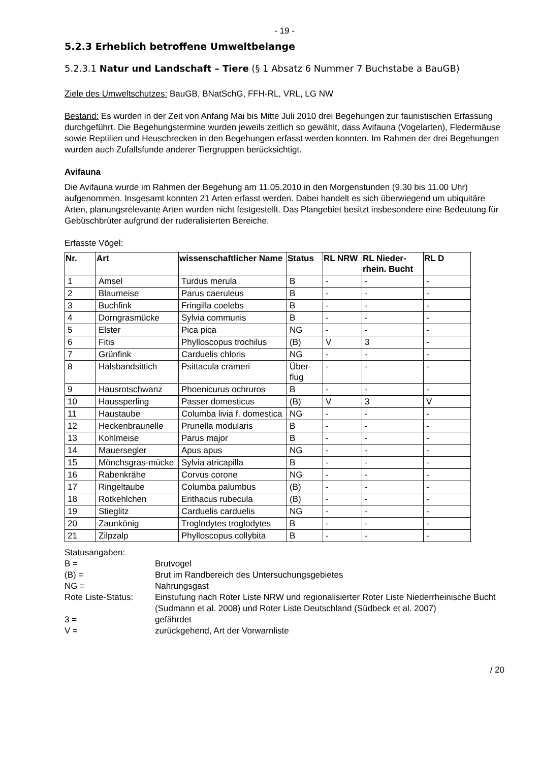- 19 -
5.2.3 Erheblich betroffene Umweltbelange
5.2.3.1 Natur und Landschaft – Tiere (§ 1 Absatz 6 Nummer 7 Buchstabe a BauGB)
Ziele des Umweltschutzes: BauGB, BNatSchG, FFH-RL, VRL, LG NW
Bestand: Es wurden in der Zeit von Anfang Mai bis Mitte Juli 2010 drei Begehungen zur faunistischen Erfassung durchgeführt. Die Begehungstermine wurden jeweils zeitlich so gewählt, dass Avifauna (Vogelarten), Fledermäuse sowie Reptilien und Heuschrecken in den Begehungen erfasst werden konnten. Im Rahmen der drei Begehungen wurden auch Zufallsfunde anderer Tiergruppen berücksichtigt.
Avifauna
Die Avifauna wurde im Rahmen der Begehung am 11.05.2010 in den Morgenstunden (9.30 bis 11.00 Uhr) aufgenommen. Insgesamt konnten 21 Arten erfasst werden. Dabei handelt es sich überwiegend um ubiquitäre Arten, planungsrelevante Arten wurden nicht festgestellt. Das Plangebiet besitzt insbesondere eine Bedeutung für Gebüschbrüter aufgrund der ruderalisierten Bereiche.
Erfasste Vögel:
| Nr. | Art | wissenschaftlicher Name | Status | RL NRW | RL Nieder-rhein. Bucht | RL D |
| --- | --- | --- | --- | --- | --- | --- |
| 1 | Amsel | Turdus merula | B | - | - | - |
| 2 | Blaumeise | Parus caeruleus | B | - | - | - |
| 3 | Buchfink | Fringilla coelebs | B | - | - | - |
| 4 | Dorngrasmücke | Sylvia communis | B | - | - | - |
| 5 | Elster | Pica pica | NG | - | - | - |
| 6 | Fitis | Phylloscopus trochilus | (B) | V | 3 | - |
| 7 | Grünfink | Carduelis chloris | NG | - | - | - |
| 8 | Halsbandsittich | Psittacula crameri | Über-flug | - | - | - |
| 9 | Hausrotschwanz | Phoenicurus ochruros | B | - | - | - |
| 10 | Haussperling | Passer domesticus | (B) | V | 3 | V |
| 11 | Haustaube | Columba livia f. domestica | NG | - | - | - |
| 12 | Heckenbraunelle | Prunella modularis | B | - | - | - |
| 13 | Kohlmeise | Parus major | B | - | - | - |
| 14 | Mauersegler | Apus apus | NG | - | - | - |
| 15 | Mönchsgras-mücke | Sylvia atricapilla | B | - | - | - |
| 16 | Rabenkrähe | Corvus corone | NG | - | - | - |
| 17 | Ringeltaube | Columba palumbus | (B) | - | - | - |
| 18 | Rotkehlchen | Erithacus rubecula | (B) | - | - | - |
| 19 | Stieglitz | Carduelis carduelis | NG | - | - | - |
| 20 | Zaunkönig | Troglodytes troglodytes | B | - | - | - |
| 21 | Zilpzalp | Phylloscopus collybita | B | - | - | - |
Statusangaben:
| B = | Brutvogel |
| (B) = | Brut im Randbereich des Untersuchungsgebietes |
| NG = | Nahrungsgast |
| Rote Liste-Status: | Einstufung nach Roter Liste NRW und regionalisierter Roter Liste Niederrheinische Bucht (Sudmann et al. 2008) und Roter Liste Deutschland (Südbeck et al. 2007) |
| 3 = | gefährdet |
| V = | zurückgehend, Art der Vorwarnliste |
/ 20